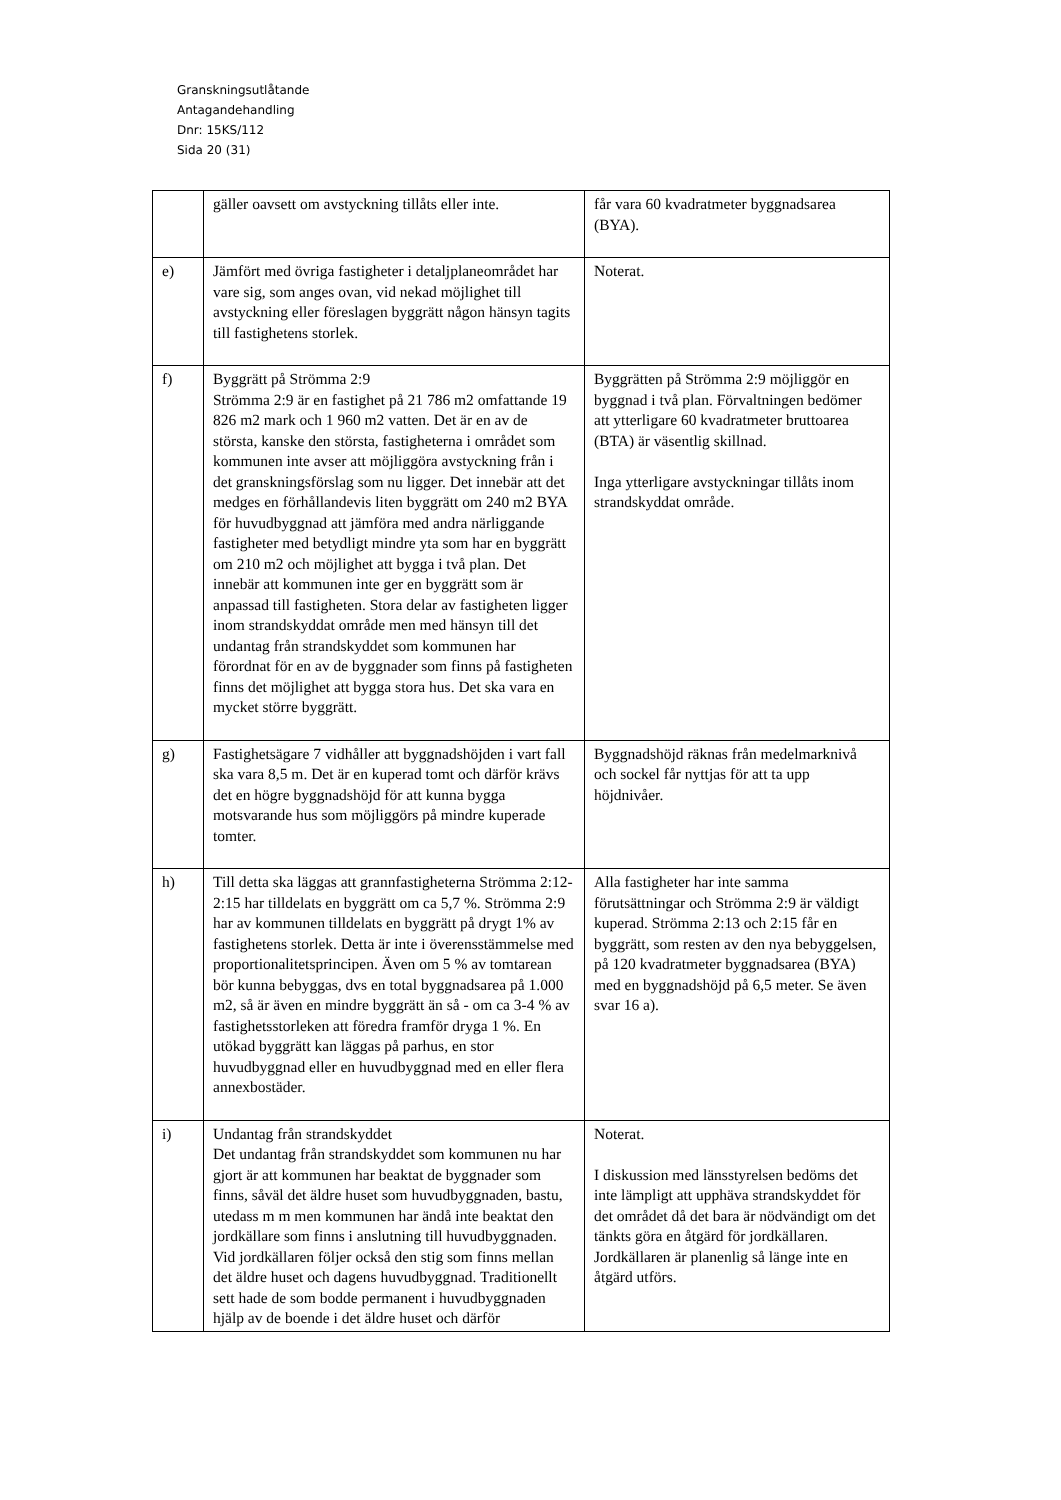Granskningsutlåtande
Antagandehandling
Dnr: 15KS/112
Sida 20 (31)
| | gäller oavsett om avstyckning tillåts eller inte. | får vara 60 kvadratmeter byggnadsarea (BYA). |
| e) | Jämfört med övriga fastigheter i detaljplaneområdet har vare sig, som anges ovan, vid nekad möjlighet till avstyckning eller föreslagen byggrätt någon hänsyn tagits till fastighetens storlek. | Noterat. |
| f) | Byggrätt på Strömma 2:9 Strömma 2:9 är en fastighet på 21 786 m2 omfattande 19 826 m2 mark och 1 960 m2 vatten. Det är en av de största, kanske den största, fastigheterna i området som kommunen inte avser att möjliggöra avstyckning från i det granskningsförslag som nu ligger. Det innebär att det medges en förhållandevis liten byggrätt om 240 m2 BYA för huvudbyggnad att jämföra med andra närliggande fastigheter med betydligt mindre yta som har en byggrätt om 210 m2 och möjlighet att bygga i två plan. Det innebär att kommunen inte ger en byggrätt som är anpassad till fastigheten. Stora delar av fastigheten ligger inom strandskyddat område men med hänsyn till det undantag från strandskyddet som kommunen har förordnat för en av de byggnader som finns på fastigheten finns det möjlighet att bygga stora hus. Det ska vara en mycket större byggrätt. | Byggrätten på Strömma 2:9 möjliggör en byggnad i två plan. Förvaltningen bedömer att ytterligare 60 kvadratmeter bruttoarea (BTA) är väsentlig skillnad. Inga ytterligare avstyckningar tillåts inom strandskyddat område. |
| g) | Fastighetsägare 7 vidhåller att byggnadshöjden i vart fall ska vara 8,5 m. Det är en kuperad tomt och därför krävs det en högre byggnadshöjd för att kunna bygga motsvarande hus som möjliggörs på mindre kuperade tomter. | Byggnadshöjd räknas från medelmarknivå och sockel får nyttjas för att ta upp höjdnivåer. |
| h) | Till detta ska läggas att grannfastigheterna Strömma 2:12-2:15 har tilldelats en byggrätt om ca 5,7 %. Strömma 2:9 har av kommunen tilldelats en byggrätt på drygt 1% av fastighetens storlek. Detta är inte i överensstämmelse med proportionalitetsprincipen. Även om 5 % av tomtarean bör kunna bebyggas, dvs en total byggnadsarea på 1.000 m2, så är även en mindre byggrätt än så - om ca 3-4 % av fastighetsstorleken att föredra framför dryga 1 %. En utökad byggrätt kan läggas på parhus, en stor huvudbyggnad eller en huvudbyggnad med en eller flera annexbostäder. | Alla fastigheter har inte samma förutsättningar och Strömma 2:9 är väldigt kuperad. Strömma 2:13 och 2:15 får en byggrätt, som resten av den nya bebyggelsen, på 120 kvadratmeter byggnadsarea (BYA) med en byggnadshöjd på 6,5 meter. Se även svar 16 a). |
| i) | Undantag från strandskyddet Det undantag från strandskyddet som kommunen nu har gjort är att kommunen har beaktat de byggnader som finns, såväl det äldre huset som huvudbyggnaden, bastu, utedass m m men kommunen har ändå inte beaktat den jordkällare som finns i anslutning till huvudbyggnaden. Vid jordkällaren följer också den stig som finns mellan det äldre huset och dagens huvudbyggnad. Traditionellt sett hade de som bodde permanent i huvudbyggnaden hjälp av de boende i det äldre huset och därför | Noterat. I diskussion med länsstyrelsen bedöms det inte lämpligt att upphäva strandskyddet för det området då det bara är nödvändigt om det tänkts göra en åtgärd för jordkällaren. Jordkällaren är planenlig så länge inte en åtgärd utförs. |